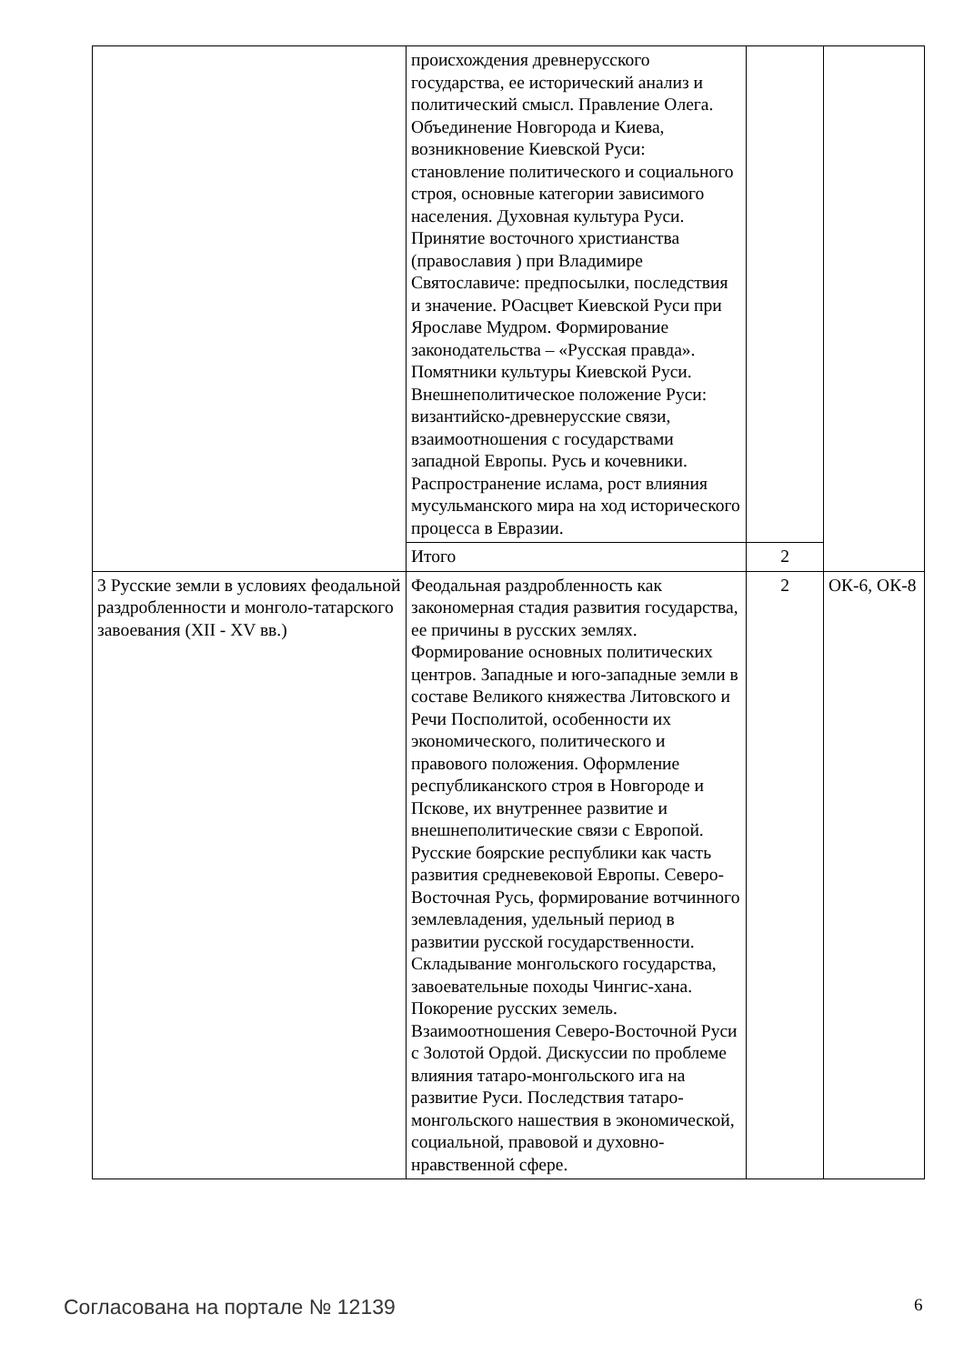| | происхождения древнерусского государства, ее исторический анализ и политический смысл. Правление Олега. Объединение Новгорода и Киева, возникновение Киевской Руси: становление политического и социального строя, основные категории зависимого населения. Духовная культура Руси. Принятие восточного христианства (православия ) при Владимире Святославиче: предпосылки, последствия и значение. РОасцвет Киевской Руси при Ярославе Мудром. Формирование законодательства – «Русская правда». Помятники культуры Киевской Руси. Внешнеполитическое положение Руси: византийско-древнерусские связи, взаимоотношения с государствами западной Европы. Русь и кочевники. Распространение ислама, рост влияния мусульманского мира на ход исторического процесса в Евразии. | | |
| | Итого | 2 | |
| 3 Русские земли в условиях феодальной раздробленности и монголо-татарского завоевания (XII - XV вв.) | Феодальная раздробленность как закономерная стадия развития государства, ее причины в русских землях. Формирование основных политических центров. Западные и юго-западные земли в составе Великого княжества Литовского и Речи Посполитой, особенности их экономического, политического и правового положения. Оформление республиканского строя в Новгороде и Пскове, их внутреннее развитие и внешнеполитические связи с Европой. Русские боярские республики как часть развития средневековой Европы. Северо-Восточная Русь, формирование вотчинного землевладения, удельный период в развитии русской государственности. Складывание монгольского государства, завоевательные походы Чингис-хана. Покорение русских земель. Взаимоотношения Северо-Восточной Руси с Золотой Ордой. Дискуссии по проблеме влияния татаро-монгольского ига на развитие Руси. Последствия татаро-монгольского нашествия в экономической, социальной, правовой и духовно-нравственной сфере. | 2 | ОК-6, ОК-8 |
Согласована на портале № 12139 6